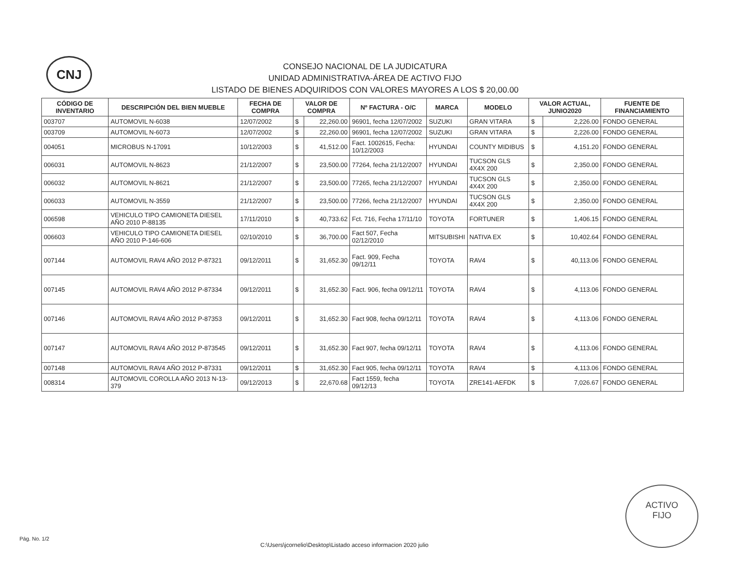CNJ
CONSEJO NACIONAL DE LA JUDICATURA
UNIDAD ADMINISTRATIVA-ÁREA DE ACTIVO FIJO
LISTADO DE BIENES ADQUIRIDOS CON VALORES MAYORES A LOS $ 20,00.00
| CÓDIGO DE INVENTARIO | DESCRIPCIÓN DEL BIEN MUEBLE | FECHA DE COMPRA | VALOR DE COMPRA | | Nº FACTURA - O/C | MARCA | MODELO | VALOR ACTUAL, JUNIO2020 | | FUENTE DE FINANCIAMIENTO |
| --- | --- | --- | --- | --- | --- | --- | --- | --- | --- | --- |
| 003707 | AUTOMOVIL N-6038 | 12/07/2002 | $ | 22,260.00 | 96901, fecha 12/07/2002 | SUZUKI | GRAN VITARA | $ | 2,226.00 | FONDO GENERAL |
| 003709 | AUTOMOVIL N-6073 | 12/07/2002 | $ | 22,260.00 | 96901, fecha 12/07/2002 | SUZUKI | GRAN VITARA | $ | 2,226.00 | FONDO GENERAL |
| 004051 | MICROBUS N-17091 | 10/12/2003 | $ | 41,512.00 | Fact. 1002615, Fecha: 10/12/2003 | HYUNDAI | COUNTY MIDIBUS | $ | 4,151.20 | FONDO GENERAL |
| 006031 | AUTOMOVIL N-8623 | 21/12/2007 | $ | 23,500.00 | 77264, fecha 21/12/2007 | HYUNDAI | TUCSON GLS 4X4X 200 | $ | 2,350.00 | FONDO GENERAL |
| 006032 | AUTOMOVIL N-8621 | 21/12/2007 | $ | 23,500.00 | 77265, fecha 21/12/2007 | HYUNDAI | TUCSON GLS 4X4X 200 | $ | 2,350.00 | FONDO GENERAL |
| 006033 | AUTOMOVIL N-3559 | 21/12/2007 | $ | 23,500.00 | 77266, fecha 21/12/2007 | HYUNDAI | TUCSON GLS 4X4X 200 | $ | 2,350.00 | FONDO GENERAL |
| 006598 | VEHICULO TIPO CAMIONETA DIESEL AÑO 2010 P-88135 | 17/11/2010 | $ | 40,733.62 | Fct. 716, Fecha 17/11/10 | TOYOTA | FORTUNER | $ | 1,406.15 | FONDO GENERAL |
| 006603 | VEHICULO TIPO CAMIONETA DIESEL AÑO 2010 P-146-606 | 02/10/2010 | $ | 36,700.00 | Fact 507, Fecha 02/12/2010 | MITSUBISHI | NATIVA EX | $ | 10,402.64 | FONDO GENERAL |
| 007144 | AUTOMOVIL RAV4 AÑO 2012 P-87321 | 09/12/2011 | $ | 31,652.30 | Fact. 909, Fecha 09/12/11 | TOYOTA | RAV4 | $ | 40,113.06 | FONDO GENERAL |
| 007145 | AUTOMOVIL RAV4 AÑO 2012 P-87334 | 09/12/2011 | $ | 31,652.30 | Fact. 906, fecha 09/12/11 | TOYOTA | RAV4 | $ | 4,113.06 | FONDO GENERAL |
| 007146 | AUTOMOVIL RAV4 AÑO 2012 P-87353 | 09/12/2011 | $ | 31,652.30 | Fact 908, fecha 09/12/11 | TOYOTA | RAV4 | $ | 4,113.06 | FONDO GENERAL |
| 007147 | AUTOMOVIL RAV4 AÑO 2012 P-873545 | 09/12/2011 | $ | 31,652.30 | Fact 907, fecha 09/12/11 | TOYOTA | RAV4 | $ | 4,113.06 | FONDO GENERAL |
| 007148 | AUTOMOVIL RAV4 AÑO 2012 P-87331 | 09/12/2011 | $ | 31,652.30 | Fact 905, fecha 09/12/11 | TOYOTA | RAV4 | $ | 4,113.06 | FONDO GENERAL |
| 008314 | AUTOMOVIL COROLLA AÑO 2013 N-13-379 | 09/12/2013 | $ | 22,670.68 | Fact 1559, fecha 09/12/13 | TOYOTA | ZRE141-AEFDK | $ | 7,026.67 | FONDO GENERAL |
Pág. No. 1/2
C:\Users\jcornelio\Desktop\Listado acceso informacion 2020 julio
ACTIVO
FIJO